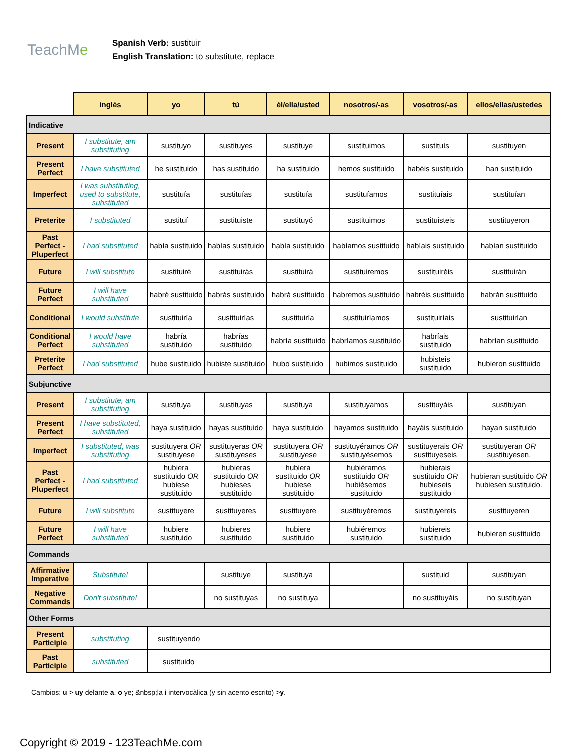TeachMe
Spanish Verb: sustituir
English Translation: to substitute, replace
| | inglés | yo | tú | él/ella/usted | nosotros/-as | vosotros/-as | ellos/ellas/ustedes |
| Indicative | | | | | | | |
| Present | I substitute, am substituting | sustituyo | sustituyes | sustituye | sustituimos | sustituís | sustituyen |
| Present Perfect | I have substituted | he sustituido | has sustituido | ha sustituido | hemos sustituido | habéis sustituido | han sustituido |
| Imperfect | I was substituting, used to substitute, substituted | sustituía | sustituías | sustituía | sustituíamos | sustituíais | sustituían |
| Preterite | I substituted | sustituí | sustituiste | sustituyó | sustituimos | sustituisteis | sustituyeron |
| Past Perfect - Pluperfect | I had substituted | había sustituido | habías sustituido | había sustituido | habíamos sustituido | habíais sustituido | habían sustituido |
| Future | I will substitute | sustituiré | sustituirás | sustituirá | sustituiremos | sustituiréis | sustituirán |
| Future Perfect | I will have substituted | habré sustituido | habrás sustituido | habrá sustituido | habremos sustituido | habréis sustituido | habrán sustituido |
| Conditional | I would substitute | sustituiría | sustituirías | sustituiría | sustituiríamos | sustituiríais | sustituirían |
| Conditional Perfect | I would have substituted | habría sustituido | habrías sustituido | habría sustituido | habríamos sustituido | habríais sustituido | habrían sustituido |
| Preterite Perfect | I had substituted | hube sustituido | hubiste sustituido | hubo sustituido | hubimos sustituido | hubisteis sustituido | hubieron sustituido |
| Subjunctive | | | | | | | |
| Present | I substitute, am substituting | sustituya | sustituyas | sustituya | sustituyamos | sustituyáis | sustituyan |
| Present Perfect | I have substituted, substituted | haya sustituido | hayas sustituido | haya sustituido | hayamos sustituido | hayáis sustituido | hayan sustituido |
| Imperfect | I substituted, was substituting | sustituyera OR sustituyese | sustituyeras OR sustituyeses | sustituyera OR sustituyese | sustituyéramos OR sustituyèsemos | sustituyerais OR sustituyeseis | sustituyeran OR sustituyesen. |
| Past Perfect - Pluperfect | I had substituted | hubiera sustituido OR hubiese sustituido | hubieras sustituido OR hubieses sustituido | hubiera sustituido OR hubiese sustituido | hubiéramos sustituido OR hubièsemos sustituido | hubierais sustituido OR hubieseis sustituido | hubieran sustituido OR hubiesen sustituido. |
| Future | I will substitute | sustituyere | sustituyeres | sustituyere | sustituyéremos | sustituyereis | sustituyeren |
| Future Perfect | I will have substituted | hubiere sustituido | hubieres sustituido | hubiere sustituido | hubiéremos sustituido | hubiereis sustituido | hubieren sustituido |
| Commands | | | | | | | |
| Affirmative Imperative | Substitute! | | sustituye | sustituya | | sustituid | sustituyan |
| Negative Commands | Don't substitute! | | no sustituyas | no sustituya | | no sustituyáis | no sustituyan |
| Other Forms | | | | | | | |
| Present Participle | substituting | sustituyendo | | | | | |
| Past Participle | substituted | sustituido | | | | | |
Cambios: u > uy delante a, o ye; &nbsp;la i intervocàlica (y sin acento escrito) >y.
Copyright © 2019 - 123TeachMe.com